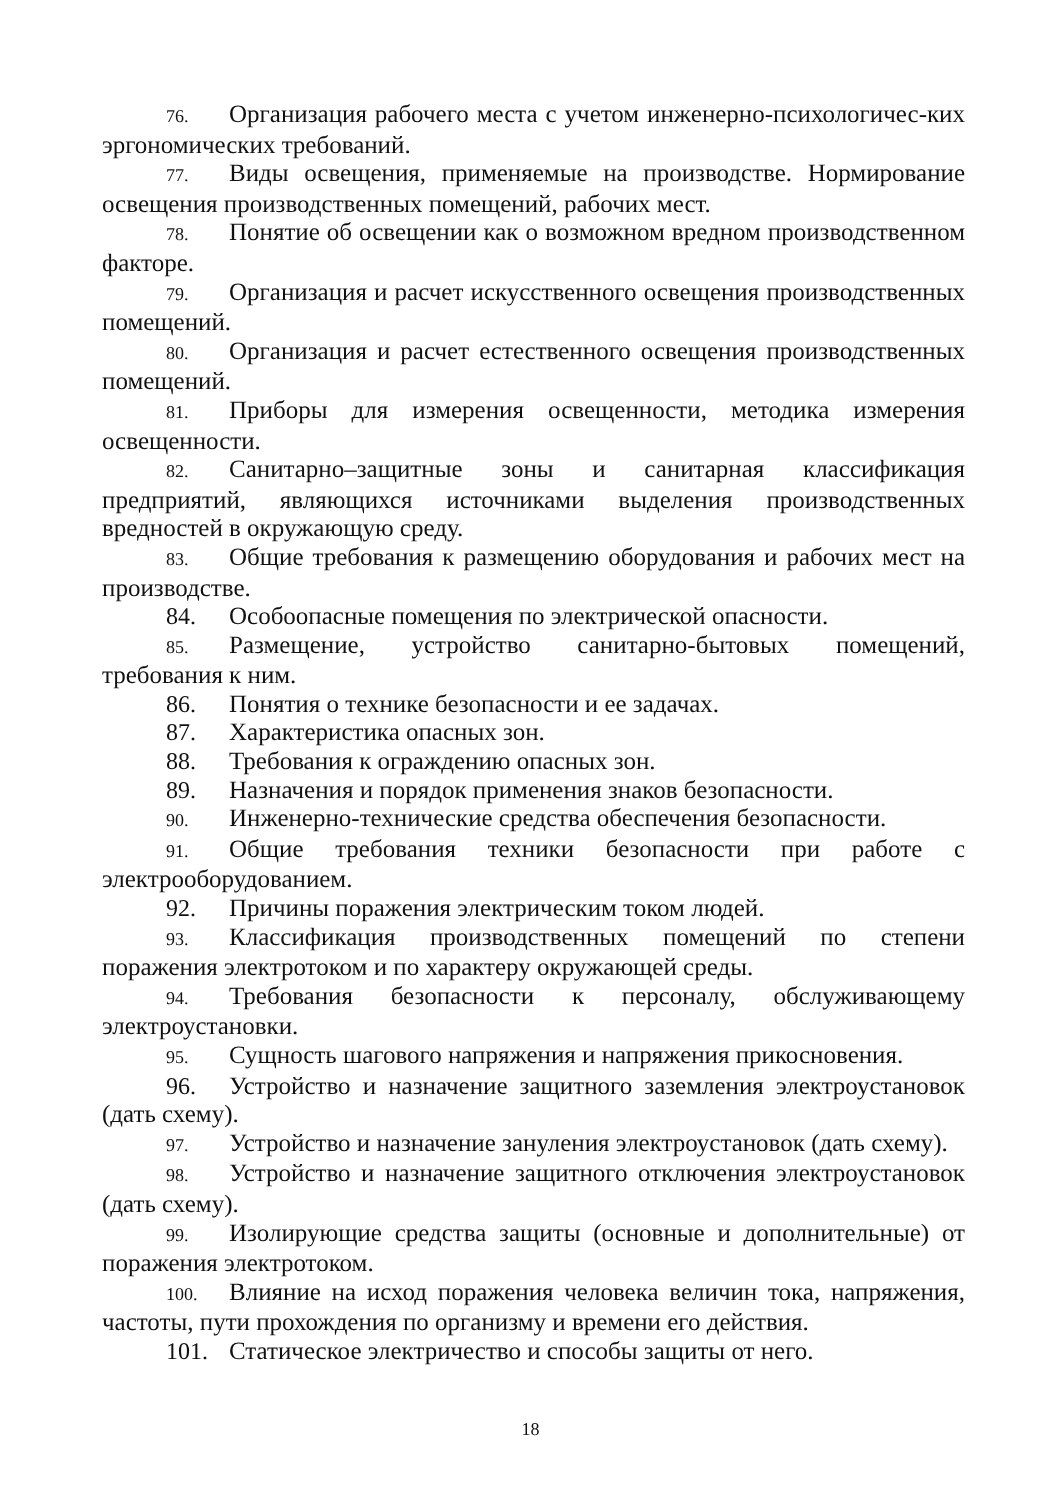76. Организация рабочего места с учетом инженерно-психологичес-ких эргономических требований.
77. Виды освещения, применяемые на производстве. Нормирование освещения производственных помещений, рабочих мест.
78. Понятие об освещении как о возможном вредном производственном факторе.
79. Организация и расчет искусственного освещения производственных помещений.
80. Организация и расчет естественного освещения производственных помещений.
81. Приборы для измерения освещенности, методика измерения освещенности.
82. Санитарно–защитные зоны и санитарная классификация предприятий, являющихся источниками выделения производственных вредностей в окружающую среду.
83. Общие требования к размещению оборудования и рабочих мест на производстве.
84. Особоопасные помещения по электрической опасности.
85. Размещение, устройство санитарно-бытовых помещений, требования к ним.
86. Понятия о технике безопасности и ее задачах.
87. Характеристика опасных зон.
88. Требования к ограждению опасных зон.
89. Назначения и порядок применения знаков безопасности.
90. Инженерно-технические средства обеспечения безопасности.
91. Общие требования техники безопасности при работе с электрооборудованием.
92. Причины поражения электрическим током людей.
93. Классификация производственных помещений по степени поражения электротоком и по характеру окружающей среды.
94. Требования безопасности к персоналу, обслуживающему электроустановки.
95. Сущность шагового напряжения и напряжения прикосновения.
96. Устройство и назначение защитного заземления электроустановок (дать схему).
97. Устройство и назначение зануления электроустановок (дать схему).
98. Устройство и назначение защитного отключения электроустановок (дать схему).
99. Изолирующие средства защиты (основные и дополнительные) от поражения электротоком.
100. Влияние на исход поражения человека величин тока, напряжения, частоты, пути прохождения по организму и времени его действия.
101. Статическое электричество и способы защиты от него.
18